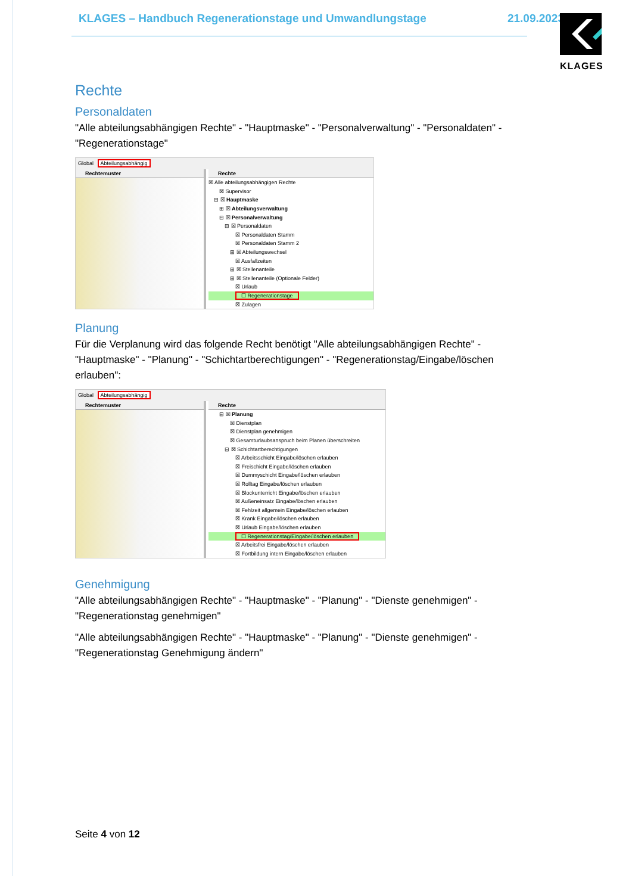KLAGES – Handbuch Regenerationstage und Umwandlungstage 21.09.2023 KLAGES
Rechte
Personaldaten
"Alle abteilungsabhängigen Rechte" - "Hauptmaske" - "Personalverwaltung" - "Personaldaten" - "Regenerationstage"
Global Abteilungsabhängig
Rechtemuster Rechte
☒ Alle abteilungsabhängigen Rechte
  ☒ Supervisor
 ⊟ ☒ Hauptmaske
  ⊞ ☒ Abteilungsverwaltung
  ⊟ ☒ Personalverwaltung
   ⊟ ☒ Personaldaten
     ☒ Personaldaten Stamm
     ☒ Personaldaten Stamm 2
    ⊞ ☒ Abteilungswechsel
     ☒ Ausfallzeiten
    ⊞ ☒ Stellenanteile
    ⊞ ☒ Stellenanteile (Optionale Felder)
     ☒ Urlaub
     ☐ Regenerationstage
     ☒ Zulagen
Planung
Für die Verplanung wird das folgende Recht benötigt "Alle abteilungsabhängigen Rechte" - "Hauptmaske" - "Planung" - "Schichtartberechtigungen" - "Regenerationstag/Eingabe/löschen erlauben":
Global Abteilungsabhängig
Rechtemuster Rechte
  ⊟ ☒ Planung
    ☒ Dienstplan
    ☒ Dienstplan genehmigen
    ☒ Gesamturlaubsanspruch beim Planen überschreiten
   ⊟ ☒ Schichtartberechtigungen
     ☒ Arbeitsschicht Eingabe/löschen erlauben
     ☒ Freischicht Eingabe/löschen erlauben
     ☒ Dummyschicht Eingabe/löschen erlauben
     ☒ Rolltag Eingabe/löschen erlauben
     ☒ Blockunterricht Eingabe/löschen erlauben
     ☒ Außeneinsatz Eingabe/löschen erlauben
     ☒ Fehlzeit allgemein Eingabe/löschen erlauben
     ☒ Krank Eingabe/löschen erlauben
     ☒ Urlaub Eingabe/löschen erlauben
     ☐ Regenerationstag/Eingabe/löschen erlauben
     ☒ Arbeitsfrei Eingabe/löschen erlauben
     ☒ Fortbildung intern Eingabe/löschen erlauben
Genehmigung
"Alle abteilungsabhängigen Rechte" - "Hauptmaske" - "Planung" - "Dienste genehmigen" - "Regenerationstag genehmigen"
"Alle abteilungsabhängigen Rechte" - "Hauptmaske" - "Planung" - "Dienste genehmigen" - "Regenerationstag Genehmigung ändern"
Seite 4 von 12